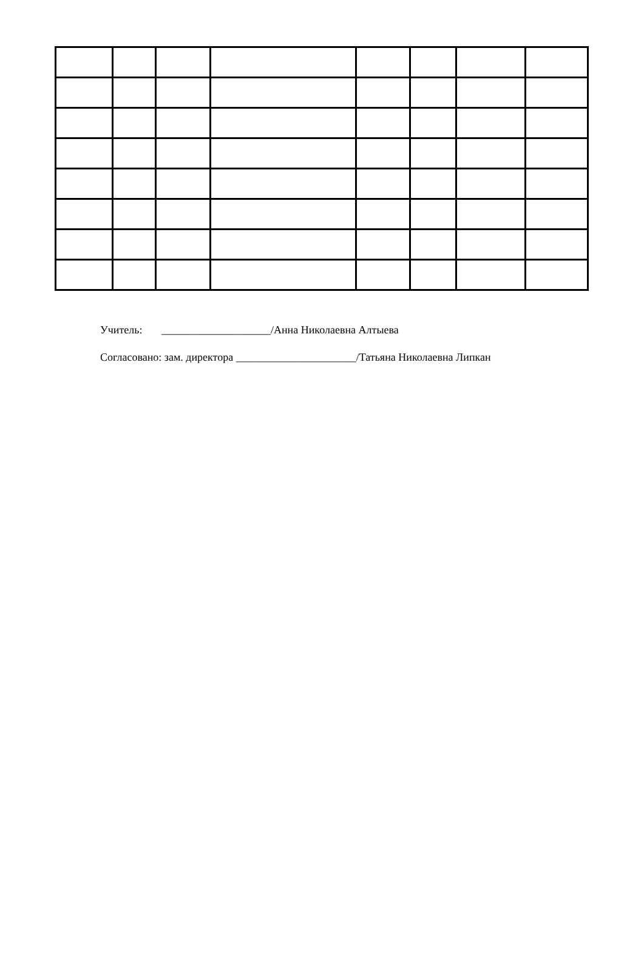Учитель: ____________________/Анна Николаевна Алтыева
Согласовано: зам. директора ______________________/Татьяна Николаевна Липкан